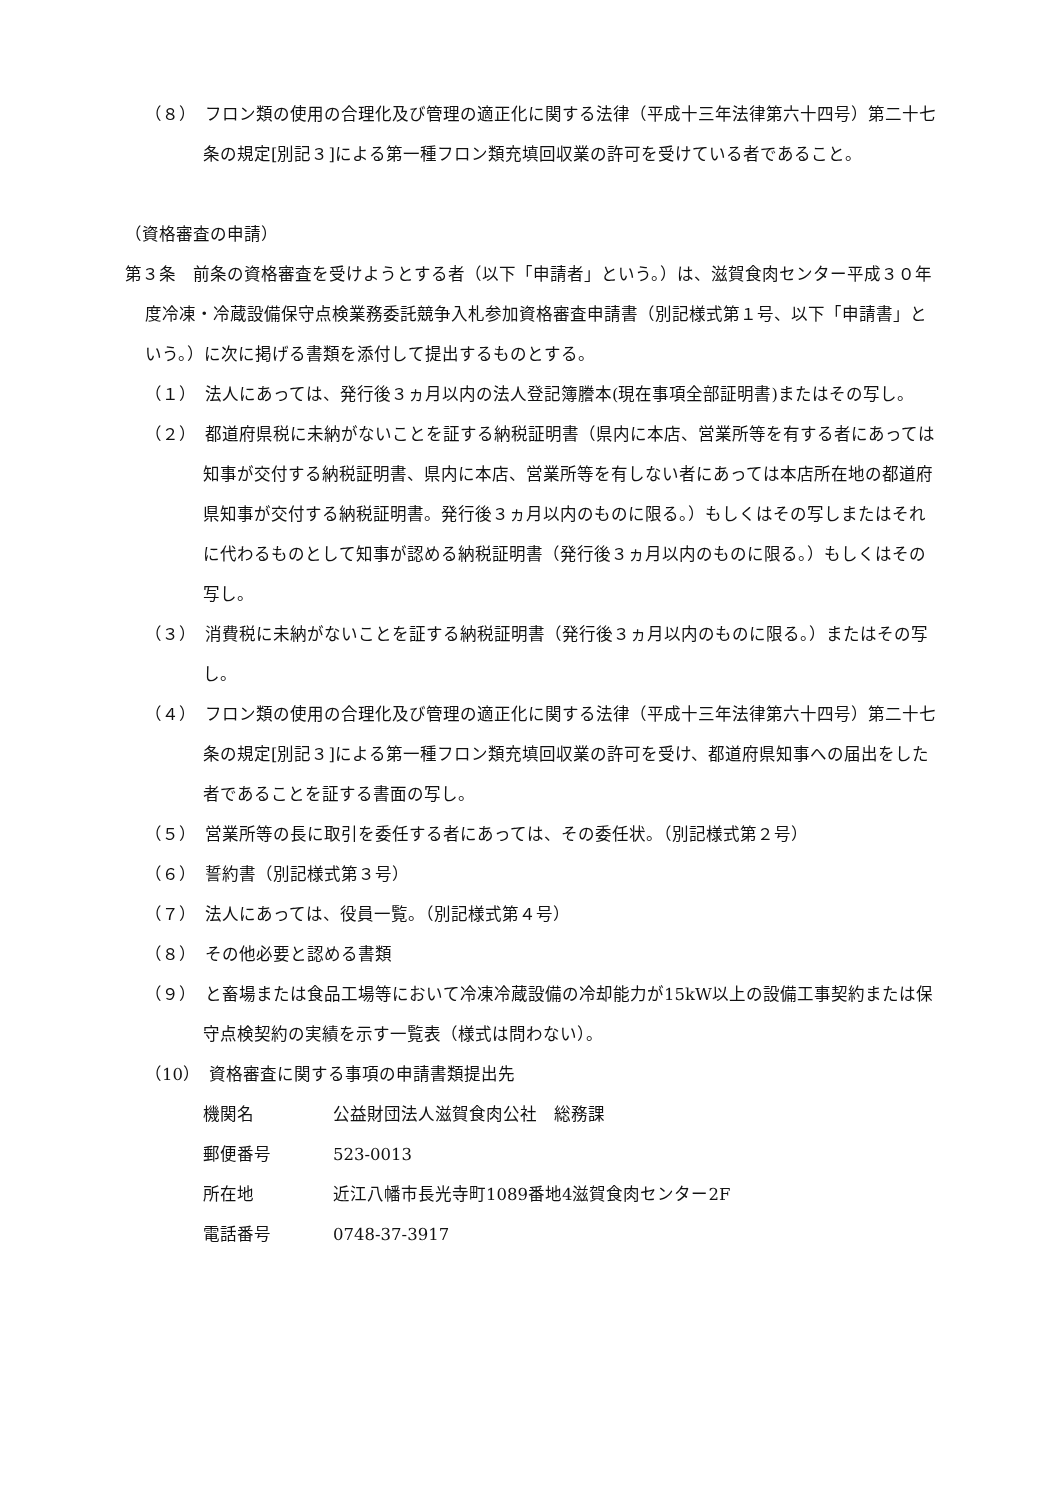（８）　フロン類の使用の合理化及び管理の適正化に関する法律（平成十三年法律第六十四号）第二十七条の規定[別記３]による第一種フロン類充填回収業の許可を受けている者であること。
（資格審査の申請）
第３条　前条の資格審査を受けようとする者（以下「申請者」という。）は、滋賀食肉センター平成３０年度冷凍・冷蔵設備保守点検業務委託競争入札参加資格審査申請書（別記様式第１号、以下「申請書」という。）に次に掲げる書類を添付して提出するものとする。
（１）　法人にあっては、発行後３ヵ月以内の法人登記簿謄本(現在事項全部証明書)またはその写し。
（２）　都道府県税に未納がないことを証する納税証明書（県内に本店、営業所等を有する者にあっては知事が交付する納税証明書、県内に本店、営業所等を有しない者にあっては本店所在地の都道府県知事が交付する納税証明書。発行後３ヵ月以内のものに限る。）もしくはその写しまたはそれに代わるものとして知事が認める納税証明書（発行後３ヵ月以内のものに限る。）もしくはその写し。
（３）　消費税に未納がないことを証する納税証明書（発行後３ヵ月以内のものに限る。）またはその写し。
（４）　フロン類の使用の合理化及び管理の適正化に関する法律（平成十三年法律第六十四号）第二十七条の規定[別記３]による第一種フロン類充填回収業の許可を受け、都道府県知事への届出をした者であることを証する書面の写し。
（５）　営業所等の長に取引を委任する者にあっては、その委任状。（別記様式第２号）
（６）　誓約書（別記様式第３号）
（７）　法人にあっては、役員一覧。（別記様式第４号）
（８）　その他必要と認める書類
（９）　と畜場または食品工場等において冷凍冷蔵設備の冷却能力が15kW以上の設備工事契約または保守点検契約の実績を示す一覧表（様式は問わない）。
（10）　資格審査に関する事項の申請書類提出先
機関名 公益財団法人滋賀食肉公社　総務課
郵便番号 523-0013
所在地 近江八幡市長光寺町1089番地4滋賀食肉センター2F
電話番号 0748-37-3917